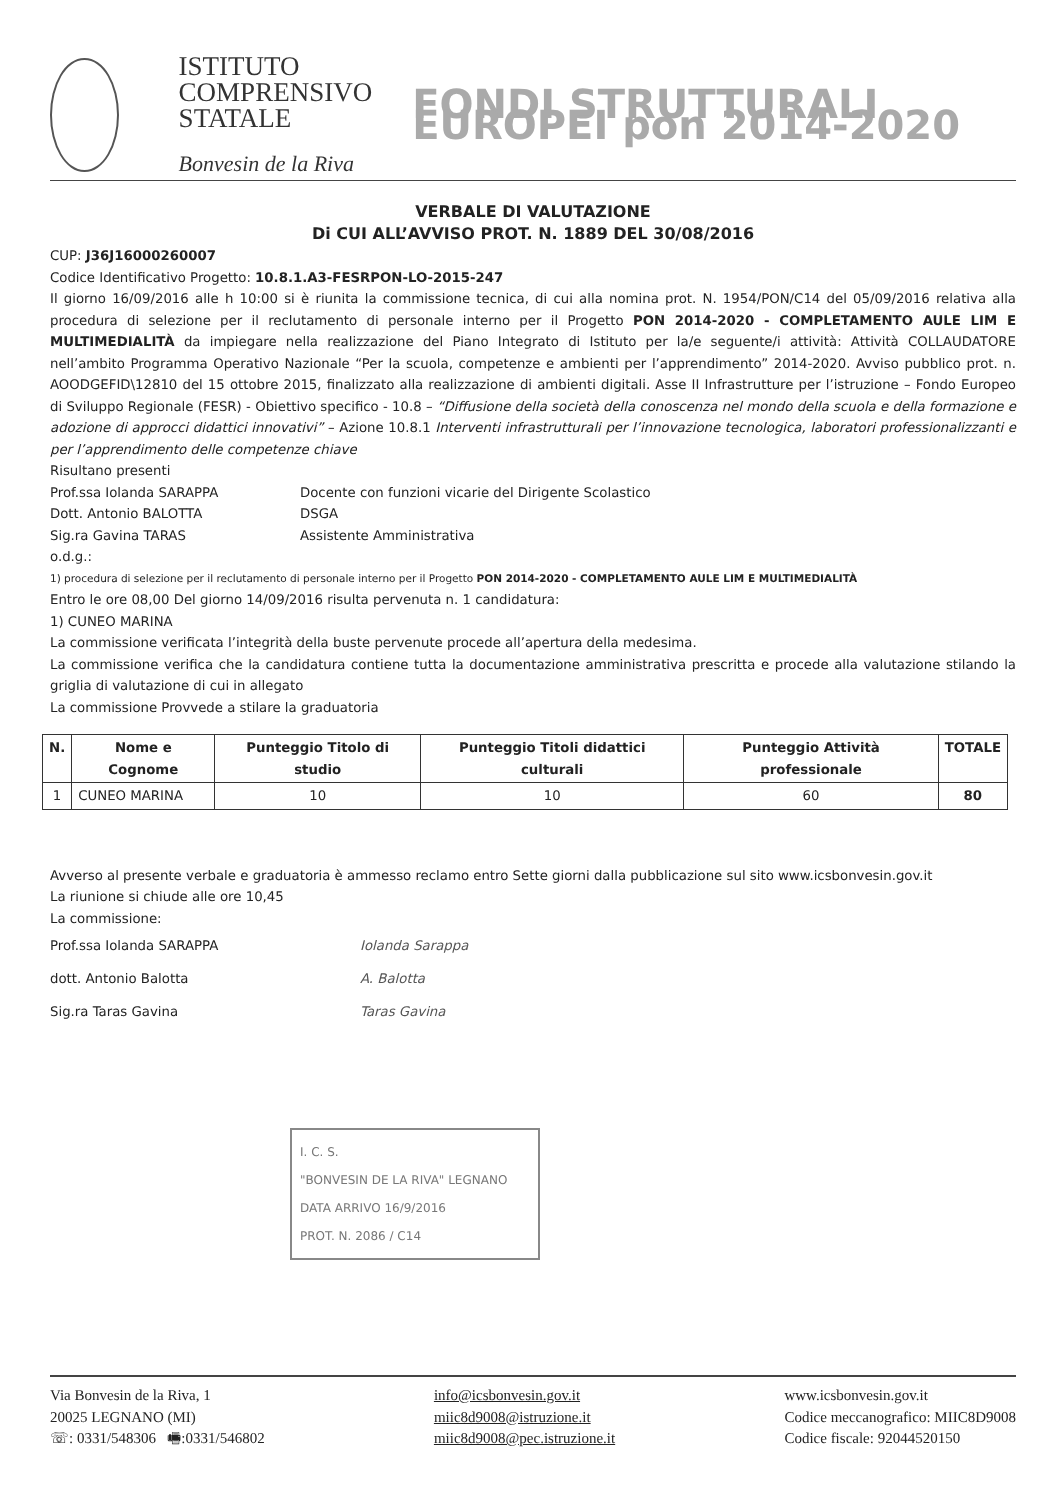ISTITUTO
COMPRENSIVO
STATALE
Bonvesin de la Riva
FONDI STRUTTURALI EUROPEI pon 2014-2020
VERBALE DI VALUTAZIONE
Di CUI ALL’AVVISO PROT. N. 1889 DEL 30/08/2016
CUP: J36J16000260007
Codice Identificativo Progetto: 10.8.1.A3-FESRPON-LO-2015-247
Il giorno 16/09/2016 alle h 10:00 si è riunita la commissione tecnica, di cui alla nomina prot. N. 1954/PON/C14 del 05/09/2016 relativa alla procedura di selezione per il reclutamento di personale interno per il Progetto PON 2014-2020 - COMPLETAMENTO AULE LIM E MULTIMEDIALITÀ da impiegare nella realizzazione del Piano Integrato di Istituto per la/e seguente/i attività: Attività COLLAUDATORE nell’ambito Programma Operativo Nazionale “Per la scuola, competenze e ambienti per l’apprendimento” 2014-2020. Avviso pubblico prot. n. AOODGEFID\12810 del 15 ottobre 2015, finalizzato alla realizzazione di ambienti digitali. Asse II Infrastrutture per l’istruzione – Fondo Europeo di Sviluppo Regionale (FESR) - Obiettivo specifico - 10.8 – “Diffusione della società della conoscenza nel mondo della scuola e della formazione e adozione di approcci didattici innovativi” – Azione 10.8.1 Interventi infrastrutturali per l’innovazione tecnologica, laboratori professionalizzanti e per l’apprendimento delle competenze chiave
Risultano presenti
Prof.ssa Iolanda SARAPPA Docente con funzioni vicarie del Dirigente Scolastico
Dott. Antonio BALOTTA DSGA
Sig.ra Gavina TARAS Assistente Amministrativa
o.d.g.:
1) procedura di selezione per il reclutamento di personale interno per il Progetto PON 2014-2020 - COMPLETAMENTO AULE LIM E MULTIMEDIALITÀ
Entro le ore 08,00 Del giorno 14/09/2016 risulta pervenuta n. 1 candidatura:
1) CUNEO MARINA
La commissione verificata l’integrità della buste pervenute procede all’apertura della medesima.
La commissione verifica che la candidatura contiene tutta la documentazione amministrativa prescritta e procede alla valutazione stilando la griglia di valutazione di cui in allegato
La commissione Provvede a stilare la graduatoria
| N. | Nome e Cognome | Punteggio Titolo di studio | Punteggio Titoli didattici culturali | Punteggio Attività professionale | TOTALE |
| --- | --- | --- | --- | --- | --- |
| 1 | CUNEO MARINA | 10 | 10 | 60 | 80 |
Avverso al presente verbale e graduatoria è ammesso reclamo entro Sette giorni dalla pubblicazione sul sito www.icsbonvesin.gov.it
La riunione si chiude alle ore 10,45
La commissione:
Prof.ssa Iolanda SARAPPA
dott. Antonio Balotta
Sig.ra Taras Gavina
Iolanda Sarappa
A. Balotta
Taras Gavina
I. C. S.
"BONVESIN DE LA RIVA" LEGNANO
DATA ARRIVO 16/9/2016
PROT. N. 2086 / C14
Via Bonvesin de la Riva, 1
20025 LEGNANO (MI)
☏: 0331/548306 🖷:0331/546802
info@icsbonvesin.gov.it
miic8d9008@istruzione.it
miic8d9008@pec.istruzione.it
www.icsbonvesin.gov.it
Codice meccanografico: MIIC8D9008
Codice fiscale: 92044520150